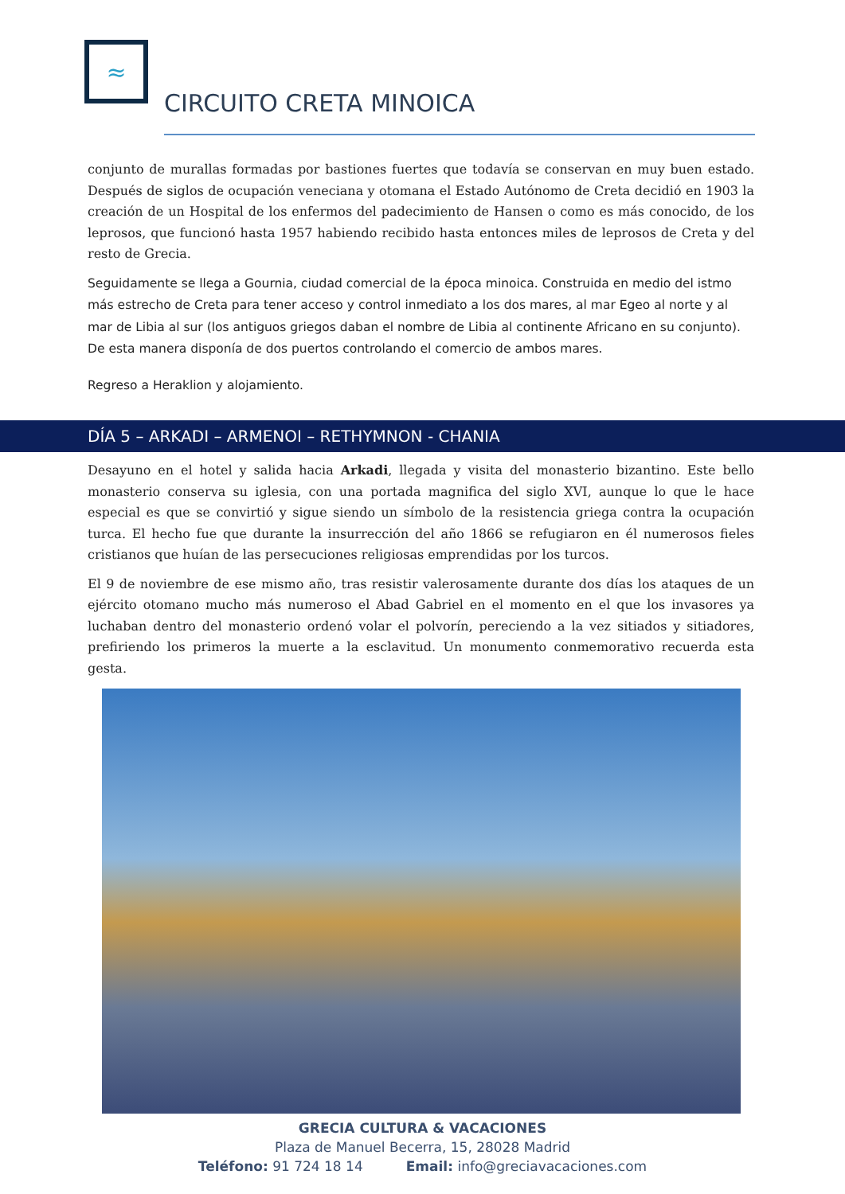≈
CIRCUITO CRETA MINOICA
conjunto de murallas formadas por bastiones fuertes que todavía se conservan en muy buen estado. Después de siglos de ocupación veneciana y otomana el Estado Autónomo de Creta decidió en 1903 la creación de un Hospital de los enfermos del padecimiento de Hansen o como es más conocido, de los leprosos, que funcionó hasta 1957 habiendo recibido hasta entonces miles de leprosos de Creta y del resto de Grecia.
Seguidamente se llega a Gournia, ciudad comercial de la época minoica. Construida en medio del istmo más estrecho de Creta para tener acceso y control inmediato a los dos mares, al mar Egeo al norte y al mar de Libia al sur (los antiguos griegos daban el nombre de Libia al continente Africano en su conjunto). De esta manera disponía de dos puertos controlando el comercio de ambos mares.
Regreso a Heraklion y alojamiento.
DÍA 5 – ARKADI – ARMENOI – RETHYMNON - CHANIA
Desayuno en el hotel y salida hacia Arkadi, llegada y visita del monasterio bizantino. Este bello monasterio conserva su iglesia, con una portada magnifica del siglo XVI, aunque lo que le hace especial es que se convirtió y sigue siendo un símbolo de la resistencia griega contra la ocupación turca. El hecho fue que durante la insurrección del año 1866 se refugiaron en él numerosos fieles cristianos que huían de las persecuciones religiosas emprendidas por los turcos.
El 9 de noviembre de ese mismo año, tras resistir valerosamente durante dos días los ataques de un ejército otomano mucho más numeroso el Abad Gabriel en el momento en el que los invasores ya luchaban dentro del monasterio ordenó volar el polvorín, pereciendo a la vez sitiados y sitiadores, prefiriendo los primeros la muerte a la esclavitud. Un monumento conmemorativo recuerda esta gesta.
GRECIA CULTURA & VACACIONES
Plaza de Manuel Becerra, 15, 28028 Madrid
Teléfono: 91 724 18 14 Email: info@greciavacaciones.com